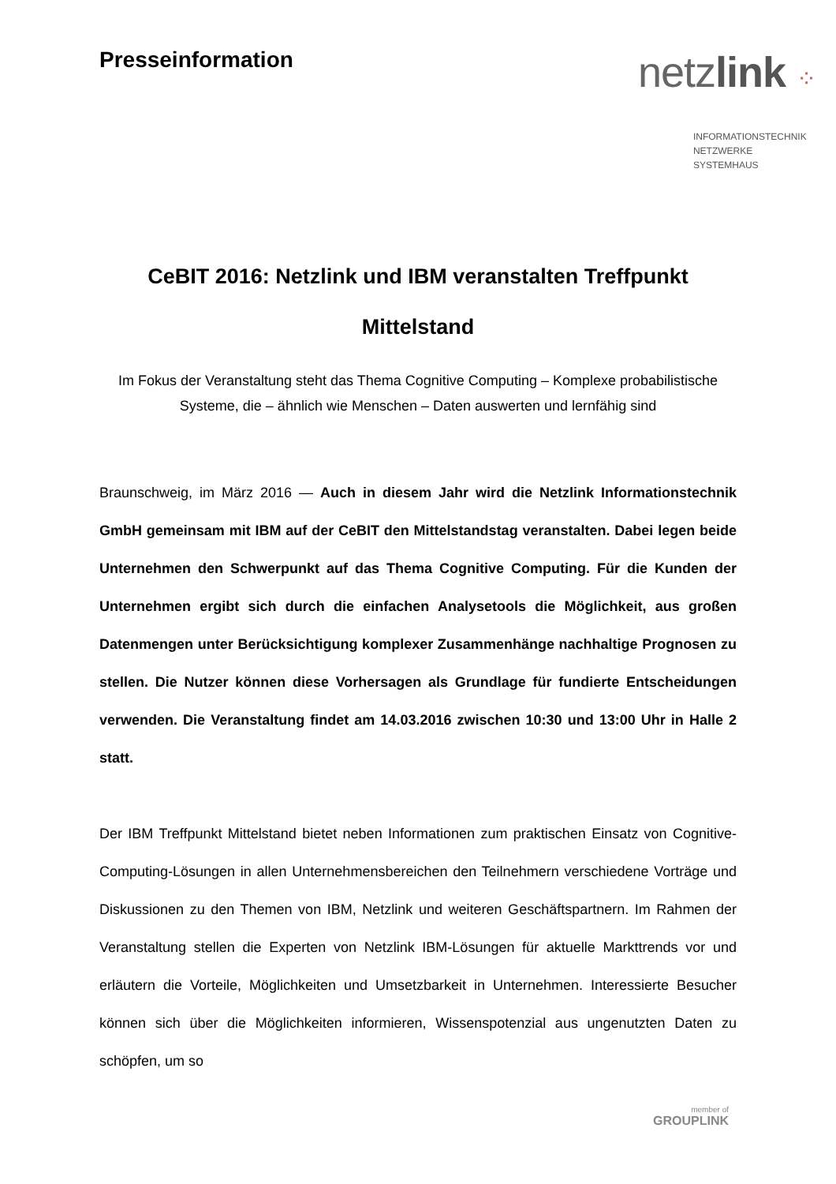Presseinformation
netzlink ⁘
INFORMATIONSTECHNIK
NETZWERKE
SYSTEMHAUS
CeBIT 2016: Netzlink und IBM veranstalten Treffpunkt Mittelstand
Im Fokus der Veranstaltung steht das Thema Cognitive Computing – Komplexe probabilistische Systeme, die – ähnlich wie Menschen – Daten auswerten und lernfähig sind
Braunschweig, im März 2016 — Auch in diesem Jahr wird die Netzlink Informationstechnik GmbH gemeinsam mit IBM auf der CeBIT den Mittelstandstag veranstalten. Dabei legen beide Unternehmen den Schwerpunkt auf das Thema Cognitive Computing. Für die Kunden der Unternehmen ergibt sich durch die einfachen Analysetools die Möglichkeit, aus großen Datenmengen unter Berücksichtigung komplexer Zusammenhänge nachhaltige Prognosen zu stellen. Die Nutzer können diese Vorhersagen als Grundlage für fundierte Entscheidungen verwenden. Die Veranstaltung findet am 14.03.2016 zwischen 10:30 und 13:00 Uhr in Halle 2 statt.
Der IBM Treffpunkt Mittelstand bietet neben Informationen zum praktischen Einsatz von Cognitive-Computing-Lösungen in allen Unternehmensbereichen den Teilnehmern verschiedene Vorträge und Diskussionen zu den Themen von IBM, Netzlink und weiteren Geschäftspartnern. Im Rahmen der Veranstaltung stellen die Experten von Netzlink IBM-Lösungen für aktuelle Markttrends vor und erläutern die Vorteile, Möglichkeiten und Umsetzbarkeit in Unternehmen. Interessierte Besucher können sich über die Möglichkeiten informieren, Wissenspotenzial aus ungenutzten Daten zu schöpfen, um so
member of
GROUPLINK